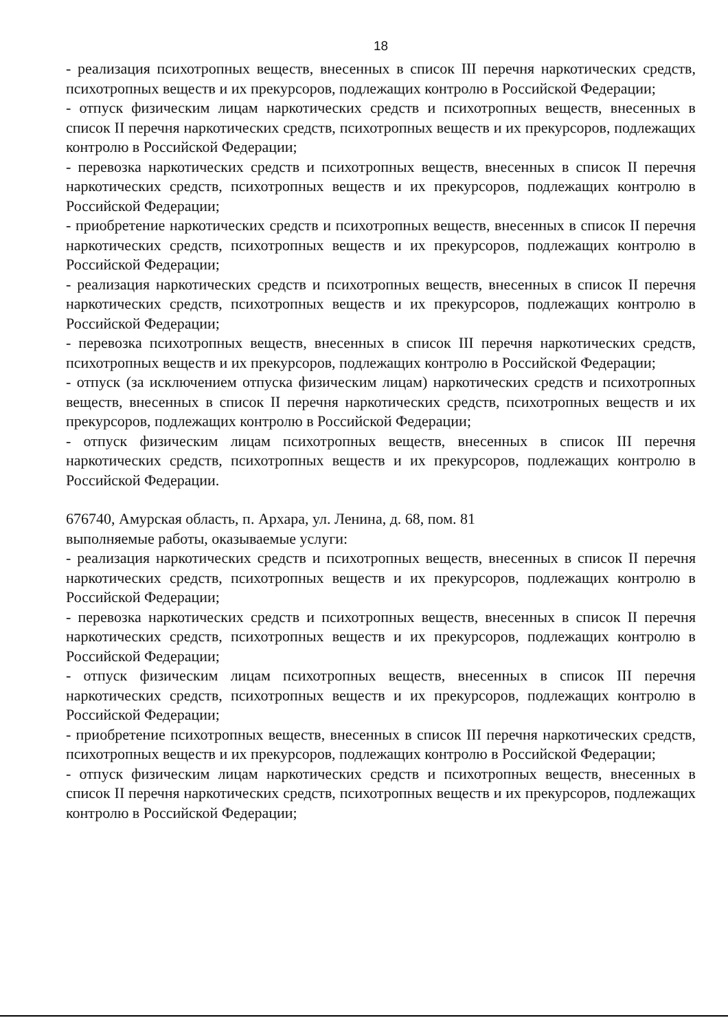18
- реализация психотропных веществ, внесенных в список III перечня наркотических средств, психотропных веществ и их прекурсоров, подлежащих контролю в Российской Федерации;
- отпуск физическим лицам наркотических средств и психотропных веществ, внесенных в список II перечня наркотических средств, психотропных веществ и их прекурсоров, подлежащих контролю в Российской Федерации;
- перевозка наркотических средств и психотропных веществ, внесенных в список II перечня наркотических средств, психотропных веществ и их прекурсоров, подлежащих контролю в Российской Федерации;
- приобретение наркотических средств и психотропных веществ, внесенных в список II перечня наркотических средств, психотропных веществ и их прекурсоров, подлежащих контролю в Российской Федерации;
- реализация наркотических средств и психотропных веществ, внесенных в список II перечня наркотических средств, психотропных веществ и их прекурсоров, подлежащих контролю в Российской Федерации;
- перевозка психотропных веществ, внесенных в список III перечня наркотических средств, психотропных веществ и их прекурсоров, подлежащих контролю в Российской Федерации;
- отпуск (за исключением отпуска физическим лицам) наркотических средств и психотропных веществ, внесенных в список II перечня наркотических средств, психотропных веществ и их прекурсоров, подлежащих контролю в Российской Федерации;
- отпуск физическим лицам психотропных веществ, внесенных в список III перечня наркотических средств, психотропных веществ и их прекурсоров, подлежащих контролю в Российской Федерации.
676740, Амурская область, п. Архара, ул. Ленина, д. 68, пом. 81
выполняемые работы, оказываемые услуги:
- реализация наркотических средств и психотропных веществ, внесенных в список II перечня наркотических средств, психотропных веществ и их прекурсоров, подлежащих контролю в Российской Федерации;
- перевозка наркотических средств и психотропных веществ, внесенных в список II перечня наркотических средств, психотропных веществ и их прекурсоров, подлежащих контролю в Российской Федерации;
- отпуск физическим лицам психотропных веществ, внесенных в список III перечня наркотических средств, психотропных веществ и их прекурсоров, подлежащих контролю в Российской Федерации;
- приобретение психотропных веществ, внесенных в список III перечня наркотических средств, психотропных веществ и их прекурсоров, подлежащих контролю в Российской Федерации;
- отпуск физическим лицам наркотических средств и психотропных веществ, внесенных в список II перечня наркотических средств, психотропных веществ и их прекурсоров, подлежащих контролю в Российской Федерации;